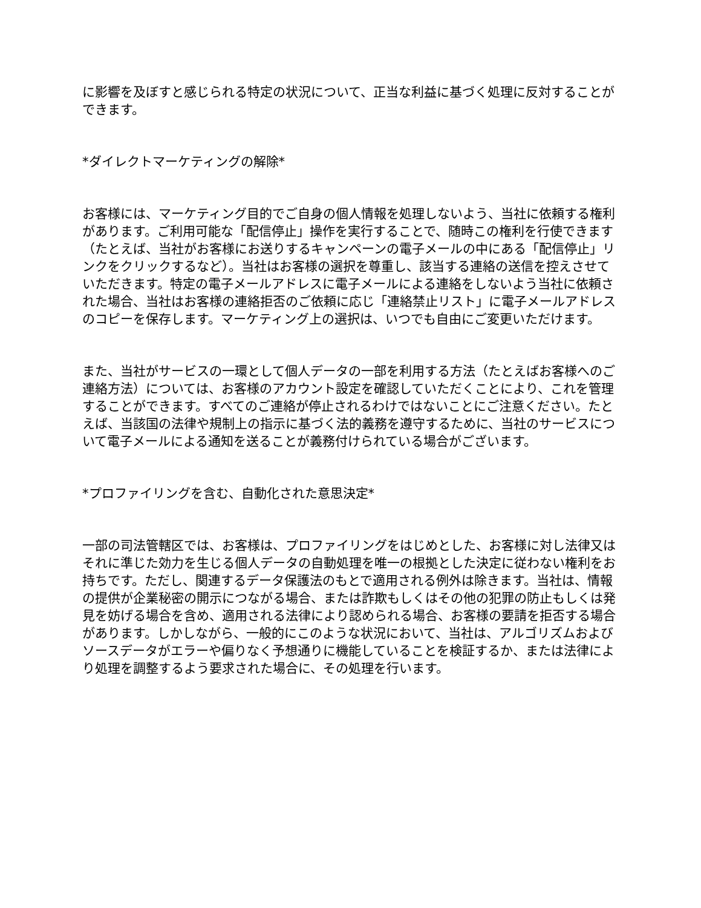に影響を及ぼすと感じられる特定の状況について、正当な利益に基づく処理に反対することができます。
*ダイレクトマーケティングの解除*
お客様には、マーケティング目的でご自身の個人情報を処理しないよう、当社に依頼する権利があります。ご利用可能な「配信停止」操作を実行することで、随時この権利を行使できます（たとえば、当社がお客様にお送りするキャンペーンの電子メールの中にある「配信停止」リンクをクリックするなど）。当社はお客様の選択を尊重し、該当する連絡の送信を控えさせていただきます。特定の電子メールアドレスに電子メールによる連絡をしないよう当社に依頼された場合、当社はお客様の連絡拒否のご依頼に応じ「連絡禁止リスト」に電子メールアドレスのコピーを保存します。マーケティング上の選択は、いつでも自由にご変更いただけます。
また、当社がサービスの一環として個人データの一部を利用する方法（たとえばお客様へのご連絡方法）については、お客様のアカウント設定を確認していただくことにより、これを管理することができます。すべてのご連絡が停止されるわけではないことにご注意ください。たとえば、当該国の法律や規制上の指示に基づく法的義務を遵守するために、当社のサービスについて電子メールによる通知を送ることが義務付けられている場合がございます。
*プロファイリングを含む、自動化された意思決定*
一部の司法管轄区では、お客様は、プロファイリングをはじめとした、お客様に対し法律又はそれに準じた効力を生じる個人データの自動処理を唯一の根拠とした決定に従わない権利をお持ちです。ただし、関連するデータ保護法のもとで適用される例外は除きます。当社は、情報の提供が企業秘密の開示につながる場合、または詐欺もしくはその他の犯罪の防止もしくは発見を妨げる場合を含め、適用される法律により認められる場合、お客様の要請を拒否する場合があります。しかしながら、一般的にこのような状況において、当社は、アルゴリズムおよびソースデータがエラーや偏りなく予想通りに機能していることを検証するか、または法律により処理を調整するよう要求された場合に、その処理を行います。